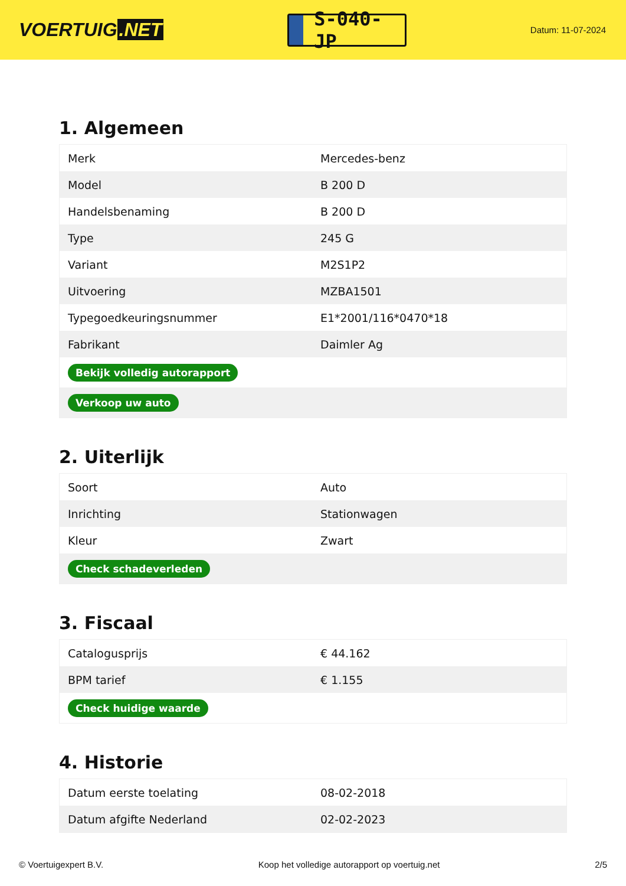VOERTUIG.NET
S-040-JP
Datum: 11-07-2024
1. Algemeen
| Merk | Mercedes-benz |
| Model | B 200 D |
| Handelsbenaming | B 200 D |
| Type | 245 G |
| Variant | M2S1P2 |
| Uitvoering | MZBA1501 |
| Typegoedkeuringsnummer | E1*2001/116*0470*18 |
| Fabrikant | Daimler Ag |
| Bekijk volledig autorapport | |
| Verkoop uw auto | |
2. Uiterlijk
| Soort | Auto |
| Inrichting | Stationwagen |
| Kleur | Zwart |
| Check schadeverleden | |
3. Fiscaal
| Catalogusprijs | € 44.162 |
| BPM tarief | € 1.155 |
| Check huidige waarde | |
4. Historie
| Datum eerste toelating | 08-02-2018 |
| Datum afgifte Nederland | 02-02-2023 |
© Voertuigexpert B.V. Koop het volledige autorapport op voertuig.net 2/5